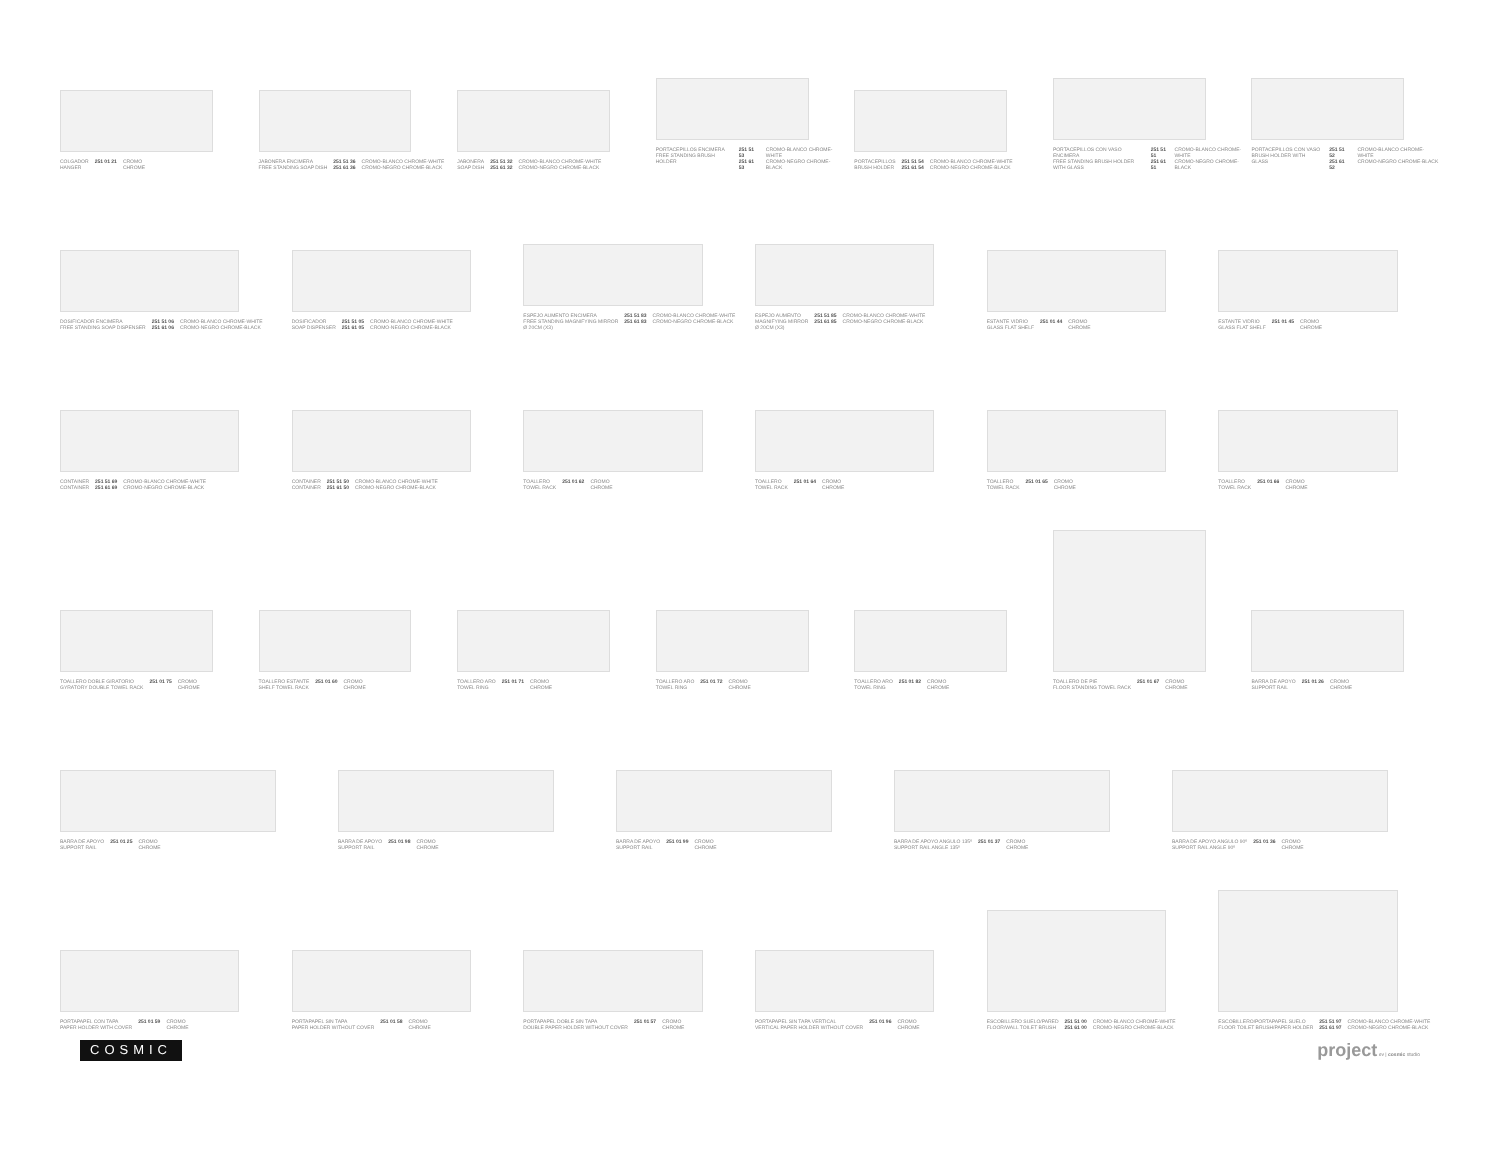COLGADOR
HANGER 251 01 21 CROMO
CHROME
JABONERA ENCIMERA
FREE STANDING SOAP DISH 251 51 36
251 61 36 CROMO-BLANCO CHROME-WHITE
CROMO-NEGRO CHROME-BLACK
JABONERA
SOAP DISH 251 51 32
251 61 32 CROMO-BLANCO CHROME-WHITE
CROMO-NEGRO CHROME-BLACK
PORTACEPILLOS ENCIMERA
FREE STANDING BRUSH HOLDER 251 51 53
251 61 53 CROMO-BLANCO CHROME-WHITE
CROMO-NEGRO CHROME-BLACK
PORTACEPILLOS
BRUSH HOLDER 251 51 54
251 61 54 CROMO-BLANCO CHROME-WHITE
CROMO-NEGRO CHROME-BLACK
PORTACEPILLOS CON VASO ENCIMERA
FREE STANDING BRUSH HOLDER WITH GLASS 251 51 51
251 61 51 CROMO-BLANCO CHROME-WHITE
CROMO-NEGRO CHROME-BLACK
PORTACEPILLOS CON VASO
BRUSH HOLDER WITH GLASS 251 51 52
251 61 52 CROMO-BLANCO CHROME-WHITE
CROMO-NEGRO CHROME-BLACK
DOSIFICADOR ENCIMERA
FREE STANDING SOAP DISPENSER 251 51 06
251 61 06 CROMO-BLANCO CHROME-WHITE
CROMO-NEGRO CHROME-BLACK
DOSIFICADOR
SOAP DISPENSER 251 51 05
251 61 05 CROMO-BLANCO CHROME-WHITE
CROMO-NEGRO CHROME-BLACK
ESPEJO AUMENTO ENCIMERA
FREE STANDING MAGNIFYING MIRROR
Ø 20CM (X3) 251 51 83
251 61 83 CROMO-BLANCO CHROME-WHITE
CROMO-NEGRO CHROME-BLACK
ESPEJO AUMENTO
MAGNIFYING MIRROR
Ø 20CM (X3) 251 51 85
251 61 85 CROMO-BLANCO CHROME-WHITE
CROMO-NEGRO CHROME-BLACK
ESTANTE VIDRIO
GLASS FLAT SHELF 251 01 44 CROMO
CHROME
ESTANTE VIDRIO
GLASS FLAT SHELF 251 01 45 CROMO
CHROME
CONTAINER
CONTAINER 251 51 69
251 61 69 CROMO-BLANCO CHROME-WHITE
CROMO-NEGRO CHROME-BLACK
CONTAINER
CONTAINER 251 51 50
251 61 50 CROMO-BLANCO CHROME-WHITE
CROMO-NEGRO CHROME-BLACK
TOALLERO
TOWEL RACK 251 01 62 CROMO
CHROME
TOALLERO
TOWEL RACK 251 01 64 CROMO
CHROME
TOALLERO
TOWEL RACK 251 01 65 CROMO
CHROME
TOALLERO
TOWEL RACK 251 01 66 CROMO
CHROME
TOALLERO DOBLE GIRATORIO
GYRATORY DOUBLE TOWEL RACK 251 01 75 CROMO
CHROME
TOALLERO ESTANTE
SHELF TOWEL RACK 251 01 60 CROMO
CHROME
TOALLERO ARO
TOWEL RING 251 01 71 CROMO
CHROME
TOALLERO ARO
TOWEL RING 251 01 72 CROMO
CHROME
TOALLERO ARO
TOWEL RING 251 01 82 CROMO
CHROME
TOALLERO DE PIE
FLOOR STANDING TOWEL RACK 251 01 67 CROMO
CHROME
BARRA DE APOYO
SUPPORT RAIL 251 01 26 CROMO
CHROME
BARRA DE APOYO
SUPPORT RAIL 251 01 25 CROMO
CHROME
BARRA DE APOYO
SUPPORT RAIL 251 01 98 CROMO
CHROME
BARRA DE APOYO
SUPPORT RAIL 251 01 99 CROMO
CHROME
BARRA DE APOYO ANGULO 135º
SUPPORT RAIL ANGLE 135º 251 01 37 CROMO
CHROME
BARRA DE APOYO ANGULO 90º
SUPPORT RAIL ANGLE 90º 251 01 36 CROMO
CHROME
PORTAPAPEL CON TAPA
PAPER HOLDER WITH COVER 251 01 59 CROMO
CHROME
PORTAPAPEL SIN TAPA
PAPER HOLDER WITHOUT COVER 251 01 58 CROMO
CHROME
PORTAPAPEL DOBLE SIN TAPA
DOUBLE PAPER HOLDER WITHOUT COVER 251 01 57 CROMO
CHROME
PORTAPAPEL SIN TAPA VERTICAL
VERTICAL PAPER HOLDER WITHOUT COVER 251 01 96 CROMO
CHROME
ESCOBILLERO SUELO/PARED
FLOOR/WALL TOILET BRUSH 251 51 00
251 61 00 CROMO-BLANCO CHROME-WHITE
CROMO-NEGRO CHROME-BLACK
ESCOBILLERO/PORTAPAPEL SUELO
FLOOR TOILET BRUSH/PAPER HOLDER 251 51 97
251 61 97 CROMO-BLANCO CHROME-WHITE
CROMO-NEGRO CHROME-BLACK
COSMIC project ev | cosmic studio